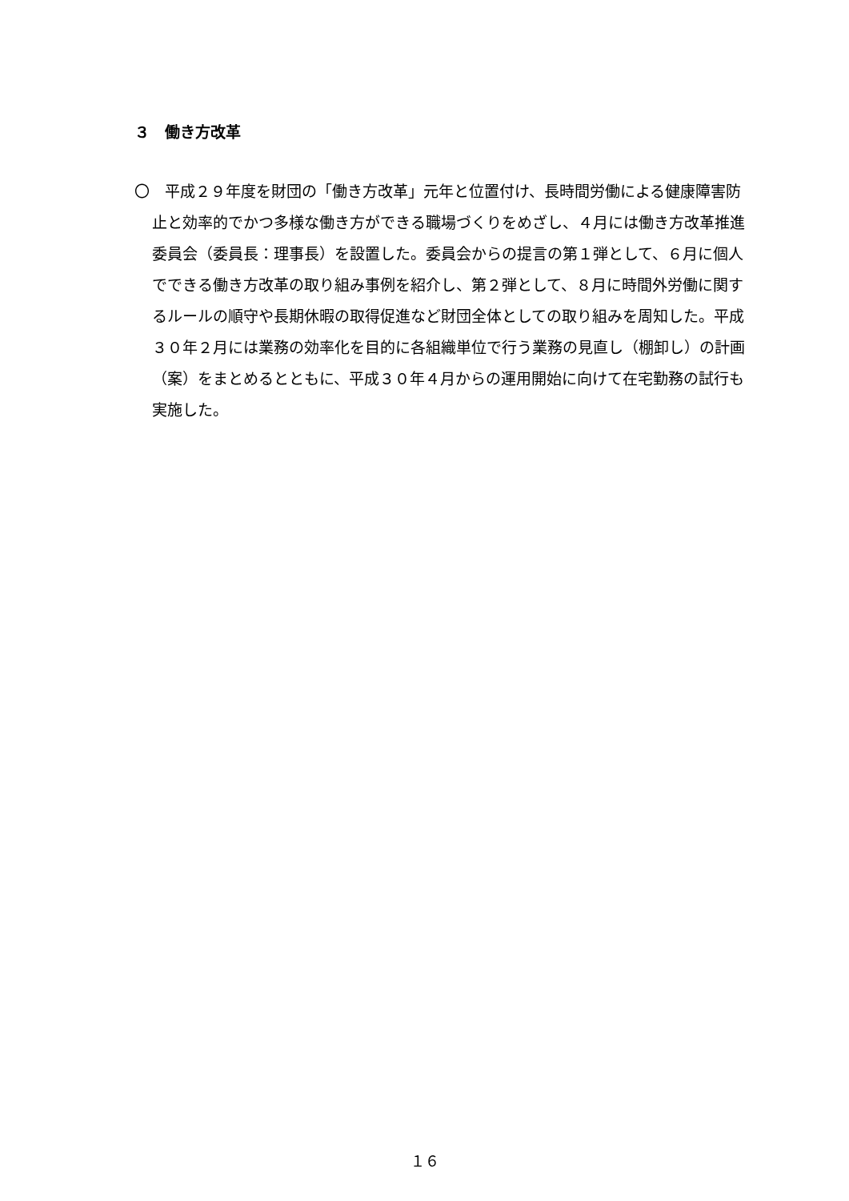３　働き方改革
〇　平成２９年度を財団の「働き方改革」元年と位置付け、長時間労働による健康障害防止と効率的でかつ多様な働き方ができる職場づくりをめざし、４月には働き方改革推進委員会（委員長：理事長）を設置した。委員会からの提言の第１弾として、６月に個人でできる働き方改革の取り組み事例を紹介し、第２弾として、８月に時間外労働に関するルールの順守や長期休暇の取得促進など財団全体としての取り組みを周知した。平成３０年２月には業務の効率化を目的に各組織単位で行う業務の見直し（棚卸し）の計画（案）をまとめるとともに、平成３０年４月からの運用開始に向けて在宅勤務の試行も実施した。
１６